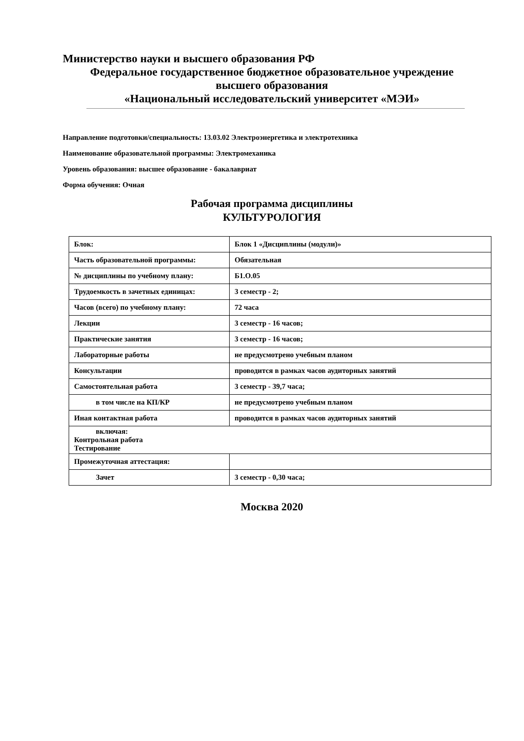Министерство науки и высшего образования РФ
Федеральное государственное бюджетное образовательное учреждение
высшего образования
«Национальный исследовательский университет «МЭИ»
Направление подготовки/специальность: 13.03.02 Электроэнергетика и электротехника
Наименование образовательной программы: Электромеханика
Уровень образования: высшее образование - бакалавриат
Форма обучения: Очная
Рабочая программа дисциплины
КУЛЬТУРОЛОГИЯ
| Блок: | Блок 1 «Дисциплины (модули)» |
| Часть образовательной программы: | Обязательная |
| № дисциплины по учебному плану: | Б1.О.05 |
| Трудоемкость в зачетных единицах: | 3 семестр - 2; |
| Часов (всего) по учебному плану: | 72 часа |
| Лекции | 3 семестр - 16 часов; |
| Практические занятия | 3 семестр - 16 часов; |
| Лабораторные работы | не предусмотрено учебным планом |
| Консультации | проводится в рамках часов аудиторных занятий |
| Самостоятельная работа | 3 семестр - 39,7 часа; |
| в том числе на КП/КР | не предусмотрено учебным планом |
| Иная контактная работа | проводится в рамках часов аудиторных занятий |
| включая: Контрольная работа Тестирование | |
| Промежуточная аттестация: | |
| Зачет | 3 семестр - 0,30 часа; |
Москва 2020